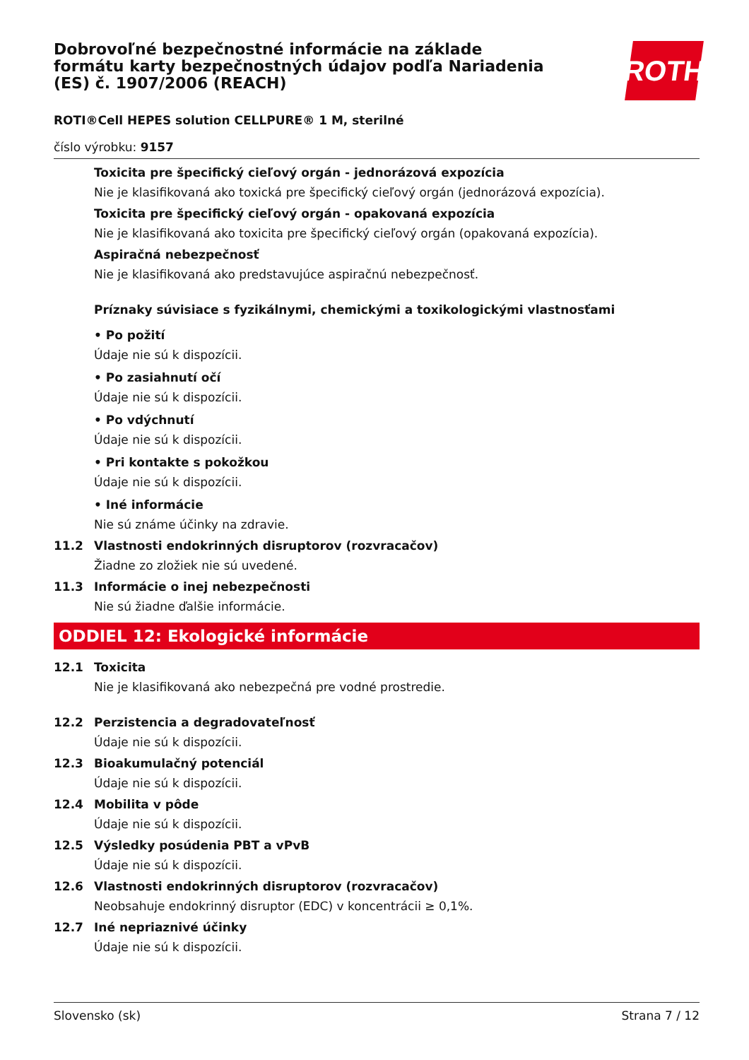ROTH
Dobrovoľné bezpečnostné informácie na základe formátu karty bezpečnostných údajov podľa Nariadenia (ES) č. 1907/2006 (REACH)
ROTI®Cell HEPES solution CELLPURE® 1 M, sterilné
číslo výrobku: 9157
Toxicita pre špecifický cieľový orgán - jednorázová expozícia
Nie je klasifikovaná ako toxická pre špecifický cieľový orgán (jednorázová expozícia).
Toxicita pre špecifický cieľový orgán - opakovaná expozícia
Nie je klasifikovaná ako toxicita pre špecifický cieľový orgán (opakovaná expozícia).
Aspiračná nebezpečnosť
Nie je klasifikovaná ako predstavujúce aspiračnú nebezpečnosť.
Príznaky súvisiace s fyzikálnymi, chemickými a toxikologickými vlastnosťami
• Po požití
Údaje nie sú k dispozícii.
• Po zasiahnutí očí
Údaje nie sú k dispozícii.
• Po vdýchnutí
Údaje nie sú k dispozícii.
• Pri kontakte s pokožkou
Údaje nie sú k dispozícii.
• Iné informácie
Nie sú známe účinky na zdravie.
11.2 Vlastnosti endokrinných disruptorov (rozvracačov)
Žiadne zo zložiek nie sú uvedené.
11.3 Informácie o inej nebezpečnosti
Nie sú žiadne ďalšie informácie.
ODDIEL 12: Ekologické informácie
12.1 Toxicita
Nie je klasifikovaná ako nebezpečná pre vodné prostredie.
12.2 Perzistencia a degradovateľnosť
Údaje nie sú k dispozícii.
12.3 Bioakumulačný potenciál
Údaje nie sú k dispozícii.
12.4 Mobilita v pôde
Údaje nie sú k dispozícii.
12.5 Výsledky posúdenia PBT a vPvB
Údaje nie sú k dispozícii.
12.6 Vlastnosti endokrinných disruptorov (rozvracačov)
Neobsahuje endokrinný disruptor (EDC) v koncentrácii ≥ 0,1%.
12.7 Iné nepriaznivé účinky
Údaje nie sú k dispozícii.
Slovensko (sk) Strana 7 / 12